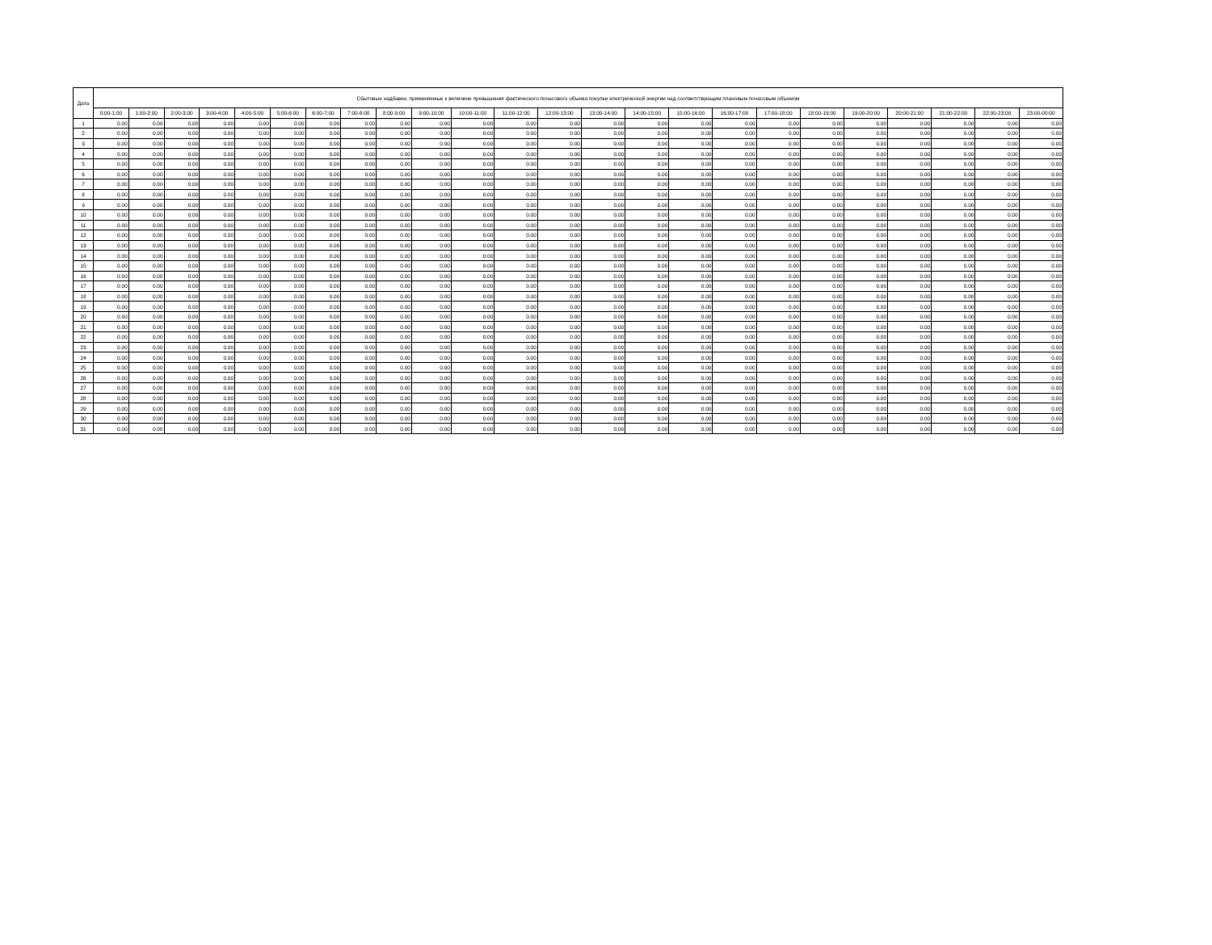| Дата | Сбытовые надбавки, применяемые к величине превышения фактического почасового объема покупки электрической энергии над соответствующим плановым почасовым объемом | | | | | | | | | | | | | | | | | | | | | | | |
| --- | --- | --- | --- | --- | --- | --- | --- | --- | --- | --- | --- | --- | --- | --- | --- | --- | --- | --- | --- | --- | --- | --- | --- | --- |
| | 0:00-1:00 | 1:00-2:00 | 2:00-3:00 | 3:00-4:00 | 4:00-5:00 | 5:00-6:00 | 6:00-7:00 | 7:00-8:00 | 8:00-9:00 | 9:00-10:00 | 10:00-11:00 | 11:00-12:00 | 12:00-13:00 | 13:00-14:00 | 14:00-15:00 | 15:00-16:00 | 16:00-17:00 | 17:00-18:00 | 18:00-19:00 | 19:00-20:00 | 20:00-21:00 | 21:00-22:00 | 22:00-23:00 | 23:00-00:00 |
| 1 | 0.00 | 0.00 | 0.00 | 0.00 | 0.00 | 0.00 | 0.00 | 0.00 | 0.00 | 0.00 | 0.00 | 0.00 | 0.00 | 0.00 | 0.00 | 0.00 | 0.00 | 0.00 | 0.00 | 0.00 | 0.00 | 0.00 | 0.00 | 0.00 |
| 2 | 0.00 | 0.00 | 0.00 | 0.00 | 0.00 | 0.00 | 0.00 | 0.00 | 0.00 | 0.00 | 0.00 | 0.00 | 0.00 | 0.00 | 0.00 | 0.00 | 0.00 | 0.00 | 0.00 | 0.00 | 0.00 | 0.00 | 0.00 | 0.00 |
| 3 | 0.00 | 0.00 | 0.00 | 0.00 | 0.00 | 0.00 | 0.00 | 0.00 | 0.00 | 0.00 | 0.00 | 0.00 | 0.00 | 0.00 | 0.00 | 0.00 | 0.00 | 0.00 | 0.00 | 0.00 | 0.00 | 0.00 | 0.00 | 0.00 |
| 4 | 0.00 | 0.00 | 0.00 | 0.00 | 0.00 | 0.00 | 0.00 | 0.00 | 0.00 | 0.00 | 0.00 | 0.00 | 0.00 | 0.00 | 0.00 | 0.00 | 0.00 | 0.00 | 0.00 | 0.00 | 0.00 | 0.00 | 0.00 | 0.00 |
| 5 | 0.00 | 0.00 | 0.00 | 0.00 | 0.00 | 0.00 | 0.00 | 0.00 | 0.00 | 0.00 | 0.00 | 0.00 | 0.00 | 0.00 | 0.00 | 0.00 | 0.00 | 0.00 | 0.00 | 0.00 | 0.00 | 0.00 | 0.00 | 0.00 |
| 6 | 0.00 | 0.00 | 0.00 | 0.00 | 0.00 | 0.00 | 0.00 | 0.00 | 0.00 | 0.00 | 0.00 | 0.00 | 0.00 | 0.00 | 0.00 | 0.00 | 0.00 | 0.00 | 0.00 | 0.00 | 0.00 | 0.00 | 0.00 | 0.00 |
| 7 | 0.00 | 0.00 | 0.00 | 0.00 | 0.00 | 0.00 | 0.00 | 0.00 | 0.00 | 0.00 | 0.00 | 0.00 | 0.00 | 0.00 | 0.00 | 0.00 | 0.00 | 0.00 | 0.00 | 0.00 | 0.00 | 0.00 | 0.00 | 0.00 |
| 8 | 0.00 | 0.00 | 0.00 | 0.00 | 0.00 | 0.00 | 0.00 | 0.00 | 0.00 | 0.00 | 0.00 | 0.00 | 0.00 | 0.00 | 0.00 | 0.00 | 0.00 | 0.00 | 0.00 | 0.00 | 0.00 | 0.00 | 0.00 | 0.00 |
| 9 | 0.00 | 0.00 | 0.00 | 0.00 | 0.00 | 0.00 | 0.00 | 0.00 | 0.00 | 0.00 | 0.00 | 0.00 | 0.00 | 0.00 | 0.00 | 0.00 | 0.00 | 0.00 | 0.00 | 0.00 | 0.00 | 0.00 | 0.00 | 0.00 |
| 10 | 0.00 | 0.00 | 0.00 | 0.00 | 0.00 | 0.00 | 0.00 | 0.00 | 0.00 | 0.00 | 0.00 | 0.00 | 0.00 | 0.00 | 0.00 | 0.00 | 0.00 | 0.00 | 0.00 | 0.00 | 0.00 | 0.00 | 0.00 | 0.00 |
| 11 | 0.00 | 0.00 | 0.00 | 0.00 | 0.00 | 0.00 | 0.00 | 0.00 | 0.00 | 0.00 | 0.00 | 0.00 | 0.00 | 0.00 | 0.00 | 0.00 | 0.00 | 0.00 | 0.00 | 0.00 | 0.00 | 0.00 | 0.00 | 0.00 |
| 12 | 0.00 | 0.00 | 0.00 | 0.00 | 0.00 | 0.00 | 0.00 | 0.00 | 0.00 | 0.00 | 0.00 | 0.00 | 0.00 | 0.00 | 0.00 | 0.00 | 0.00 | 0.00 | 0.00 | 0.00 | 0.00 | 0.00 | 0.00 | 0.00 |
| 13 | 0.00 | 0.00 | 0.00 | 0.00 | 0.00 | 0.00 | 0.00 | 0.00 | 0.00 | 0.00 | 0.00 | 0.00 | 0.00 | 0.00 | 0.00 | 0.00 | 0.00 | 0.00 | 0.00 | 0.00 | 0.00 | 0.00 | 0.00 | 0.00 |
| 14 | 0.00 | 0.00 | 0.00 | 0.00 | 0.00 | 0.00 | 0.00 | 0.00 | 0.00 | 0.00 | 0.00 | 0.00 | 0.00 | 0.00 | 0.00 | 0.00 | 0.00 | 0.00 | 0.00 | 0.00 | 0.00 | 0.00 | 0.00 | 0.00 |
| 15 | 0.00 | 0.00 | 0.00 | 0.00 | 0.00 | 0.00 | 0.00 | 0.00 | 0.00 | 0.00 | 0.00 | 0.00 | 0.00 | 0.00 | 0.00 | 0.00 | 0.00 | 0.00 | 0.00 | 0.00 | 0.00 | 0.00 | 0.00 | 0.00 |
| 16 | 0.00 | 0.00 | 0.00 | 0.00 | 0.00 | 0.00 | 0.00 | 0.00 | 0.00 | 0.00 | 0.00 | 0.00 | 0.00 | 0.00 | 0.00 | 0.00 | 0.00 | 0.00 | 0.00 | 0.00 | 0.00 | 0.00 | 0.00 | 0.00 |
| 17 | 0.00 | 0.00 | 0.00 | 0.00 | 0.00 | 0.00 | 0.00 | 0.00 | 0.00 | 0.00 | 0.00 | 0.00 | 0.00 | 0.00 | 0.00 | 0.00 | 0.00 | 0.00 | 0.00 | 0.00 | 0.00 | 0.00 | 0.00 | 0.00 |
| 18 | 0.00 | 0.00 | 0.00 | 0.00 | 0.00 | 0.00 | 0.00 | 0.00 | 0.00 | 0.00 | 0.00 | 0.00 | 0.00 | 0.00 | 0.00 | 0.00 | 0.00 | 0.00 | 0.00 | 0.00 | 0.00 | 0.00 | 0.00 | 0.00 |
| 19 | 0.00 | 0.00 | 0.00 | 0.00 | 0.00 | 0.00 | 0.00 | 0.00 | 0.00 | 0.00 | 0.00 | 0.00 | 0.00 | 0.00 | 0.00 | 0.00 | 0.00 | 0.00 | 0.00 | 0.00 | 0.00 | 0.00 | 0.00 | 0.00 |
| 20 | 0.00 | 0.00 | 0.00 | 0.00 | 0.00 | 0.00 | 0.00 | 0.00 | 0.00 | 0.00 | 0.00 | 0.00 | 0.00 | 0.00 | 0.00 | 0.00 | 0.00 | 0.00 | 0.00 | 0.00 | 0.00 | 0.00 | 0.00 | 0.00 |
| 21 | 0.00 | 0.00 | 0.00 | 0.00 | 0.00 | 0.00 | 0.00 | 0.00 | 0.00 | 0.00 | 0.00 | 0.00 | 0.00 | 0.00 | 0.00 | 0.00 | 0.00 | 0.00 | 0.00 | 0.00 | 0.00 | 0.00 | 0.00 | 0.00 |
| 22 | 0.00 | 0.00 | 0.00 | 0.00 | 0.00 | 0.00 | 0.00 | 0.00 | 0.00 | 0.00 | 0.00 | 0.00 | 0.00 | 0.00 | 0.00 | 0.00 | 0.00 | 0.00 | 0.00 | 0.00 | 0.00 | 0.00 | 0.00 | 0.00 |
| 23 | 0.00 | 0.00 | 0.00 | 0.00 | 0.00 | 0.00 | 0.00 | 0.00 | 0.00 | 0.00 | 0.00 | 0.00 | 0.00 | 0.00 | 0.00 | 0.00 | 0.00 | 0.00 | 0.00 | 0.00 | 0.00 | 0.00 | 0.00 | 0.00 |
| 24 | 0.00 | 0.00 | 0.00 | 0.00 | 0.00 | 0.00 | 0.00 | 0.00 | 0.00 | 0.00 | 0.00 | 0.00 | 0.00 | 0.00 | 0.00 | 0.00 | 0.00 | 0.00 | 0.00 | 0.00 | 0.00 | 0.00 | 0.00 | 0.00 |
| 25 | 0.00 | 0.00 | 0.00 | 0.00 | 0.00 | 0.00 | 0.00 | 0.00 | 0.00 | 0.00 | 0.00 | 0.00 | 0.00 | 0.00 | 0.00 | 0.00 | 0.00 | 0.00 | 0.00 | 0.00 | 0.00 | 0.00 | 0.00 | 0.00 |
| 26 | 0.00 | 0.00 | 0.00 | 0.00 | 0.00 | 0.00 | 0.00 | 0.00 | 0.00 | 0.00 | 0.00 | 0.00 | 0.00 | 0.00 | 0.00 | 0.00 | 0.00 | 0.00 | 0.00 | 0.00 | 0.00 | 0.00 | 0.00 | 0.00 |
| 27 | 0.00 | 0.00 | 0.00 | 0.00 | 0.00 | 0.00 | 0.00 | 0.00 | 0.00 | 0.00 | 0.00 | 0.00 | 0.00 | 0.00 | 0.00 | 0.00 | 0.00 | 0.00 | 0.00 | 0.00 | 0.00 | 0.00 | 0.00 | 0.00 |
| 28 | 0.00 | 0.00 | 0.00 | 0.00 | 0.00 | 0.00 | 0.00 | 0.00 | 0.00 | 0.00 | 0.00 | 0.00 | 0.00 | 0.00 | 0.00 | 0.00 | 0.00 | 0.00 | 0.00 | 0.00 | 0.00 | 0.00 | 0.00 | 0.00 |
| 29 | 0.00 | 0.00 | 0.00 | 0.00 | 0.00 | 0.00 | 0.00 | 0.00 | 0.00 | 0.00 | 0.00 | 0.00 | 0.00 | 0.00 | 0.00 | 0.00 | 0.00 | 0.00 | 0.00 | 0.00 | 0.00 | 0.00 | 0.00 | 0.00 |
| 30 | 0.00 | 0.00 | 0.00 | 0.00 | 0.00 | 0.00 | 0.00 | 0.00 | 0.00 | 0.00 | 0.00 | 0.00 | 0.00 | 0.00 | 0.00 | 0.00 | 0.00 | 0.00 | 0.00 | 0.00 | 0.00 | 0.00 | 0.00 | 0.00 |
| 31 | 0.00 | 0.00 | 0.00 | 0.00 | 0.00 | 0.00 | 0.00 | 0.00 | 0.00 | 0.00 | 0.00 | 0.00 | 0.00 | 0.00 | 0.00 | 0.00 | 0.00 | 0.00 | 0.00 | 0.00 | 0.00 | 0.00 | 0.00 | 0.00 |